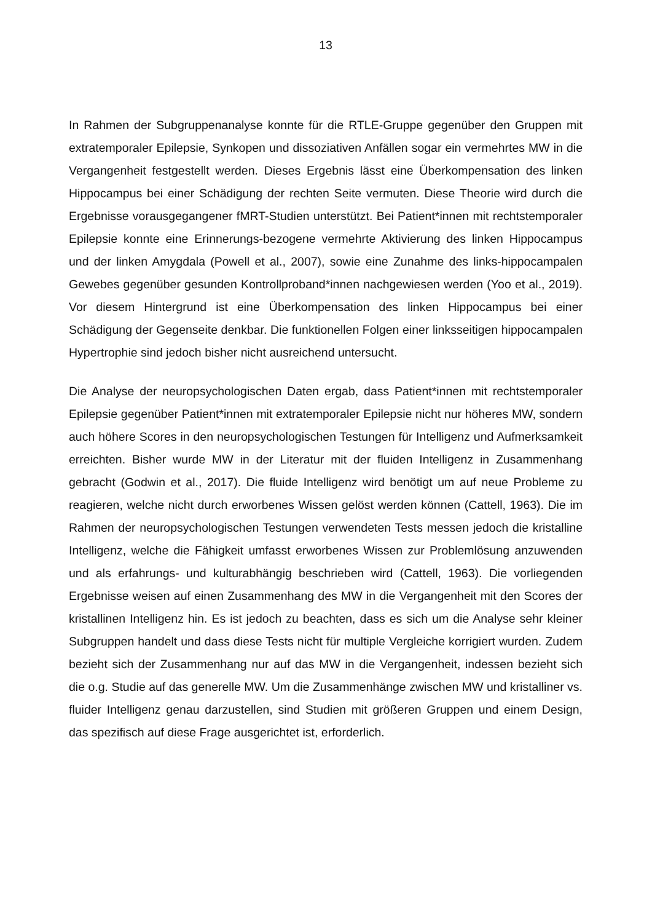13
In Rahmen der Subgruppenanalyse konnte für die RTLE-Gruppe gegenüber den Gruppen mit extratemporaler Epilepsie, Synkopen und dissoziativen Anfällen sogar ein vermehrtes MW in die Vergangenheit festgestellt werden. Dieses Ergebnis lässt eine Überkompensation des linken Hippocampus bei einer Schädigung der rechten Seite vermuten. Diese Theorie wird durch die Ergebnisse vorausgegangener fMRT-Studien unterstützt. Bei Patient*innen mit rechtstemporaler Epilepsie konnte eine Erinnerungs-bezogene vermehrte Aktivierung des linken Hippocampus und der linken Amygdala (Powell et al., 2007), sowie eine Zunahme des links-hippocampalen Gewebes gegenüber gesunden Kontrollproband*innen nachgewiesen werden (Yoo et al., 2019). Vor diesem Hintergrund ist eine Überkompensation des linken Hippocampus bei einer Schädigung der Gegenseite denkbar. Die funktionellen Folgen einer linksseitigen hippocampalen Hypertrophie sind jedoch bisher nicht ausreichend untersucht.
Die Analyse der neuropsychologischen Daten ergab, dass Patient*innen mit rechtstemporaler Epilepsie gegenüber Patient*innen mit extratemporaler Epilepsie nicht nur höheres MW, sondern auch höhere Scores in den neuropsychologischen Testungen für Intelligenz und Aufmerksamkeit erreichten. Bisher wurde MW in der Literatur mit der fluiden Intelligenz in Zusammenhang gebracht (Godwin et al., 2017). Die fluide Intelligenz wird benötigt um auf neue Probleme zu reagieren, welche nicht durch erworbenes Wissen gelöst werden können (Cattell, 1963). Die im Rahmen der neuropsychologischen Testungen verwendeten Tests messen jedoch die kristalline Intelligenz, welche die Fähigkeit umfasst erworbenes Wissen zur Problemlösung anzuwenden und als erfahrungs- und kulturabhängig beschrieben wird (Cattell, 1963). Die vorliegenden Ergebnisse weisen auf einen Zusammenhang des MW in die Vergangenheit mit den Scores der kristallinen Intelligenz hin. Es ist jedoch zu beachten, dass es sich um die Analyse sehr kleiner Subgruppen handelt und dass diese Tests nicht für multiple Vergleiche korrigiert wurden. Zudem bezieht sich der Zusammenhang nur auf das MW in die Vergangenheit, indessen bezieht sich die o.g. Studie auf das generelle MW. Um die Zusammenhänge zwischen MW und kristalliner vs. fluider Intelligenz genau darzustellen, sind Studien mit größeren Gruppen und einem Design, das spezifisch auf diese Frage ausgerichtet ist, erforderlich.